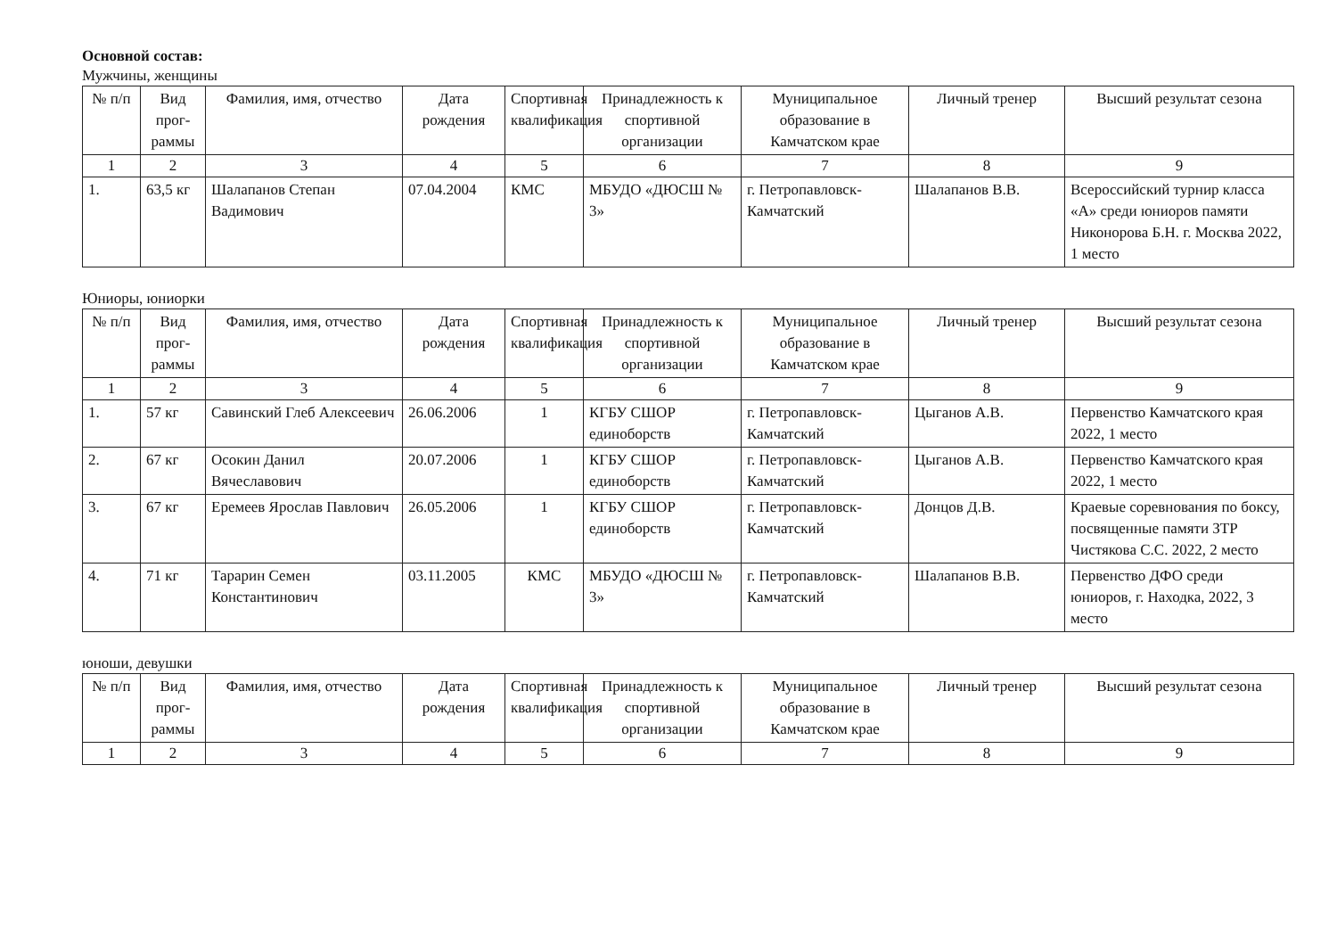Основной состав:
Мужчины, женщины
| № п/п | Вид прог-раммы | Фамилия, имя, отчество | Дата рождения | Спортивная квалификация | Принадлежность к спортивной организации | Муниципальное образование в Камчатском крае | Личный тренер | Высший результат сезона |
| --- | --- | --- | --- | --- | --- | --- | --- | --- |
| 1 | 2 | 3 | 4 | 5 | 6 | 7 | 8 | 9 |
| 1. | 63,5 кг | Шалапанов Степан Вадимович | 07.04.2004 | КМС | МБУДО «ДЮСШ № 3» | г. Петропавловск-Камчатский | Шалапанов В.В. | Всероссийский турнир класса «А» среди юниоров памяти Никонорова Б.Н. г. Москва 2022, 1 место |
Юниоры, юниорки
| № п/п | Вид прог-раммы | Фамилия, имя, отчество | Дата рождения | Спортивная квалификация | Принадлежность к спортивной организации | Муниципальное образование в Камчатском крае | Личный тренер | Высший результат сезона |
| --- | --- | --- | --- | --- | --- | --- | --- | --- |
| 1 | 2 | 3 | 4 | 5 | 6 | 7 | 8 | 9 |
| 1. | 57 кг | Савинский Глеб Алексеевич | 26.06.2006 | 1 | КГБУ СШОР единоборств | г. Петропавловск-Камчатский | Цыганов А.В. | Первенство Камчатского края 2022, 1 место |
| 2. | 67 кг | Осокин Данил Вячеславович | 20.07.2006 | 1 | КГБУ СШОР единоборств | г. Петропавловск-Камчатский | Цыганов А.В. | Первенство Камчатского края 2022, 1 место |
| 3. | 67 кг | Еремеев Ярослав Павлович | 26.05.2006 | 1 | КГБУ СШОР единоборств | г. Петропавловск-Камчатский | Донцов Д.В. | Краевые соревнования по боксу, посвященные памяти ЗТР Чистякова С.С. 2022, 2 место |
| 4. | 71 кг | Тарарин Семен Константинович | 03.11.2005 | КМС | МБУДО «ДЮСШ № 3» | г. Петропавловск-Камчатский | Шалапанов В.В. | Первенство ДФО среди юниоров, г. Находка, 2022, 3 место |
юноши, девушки
| № п/п | Вид прог-раммы | Фамилия, имя, отчество | Дата рождения | Спортивная квалификация | Принадлежность к спортивной организации | Муниципальное образование в Камчатском крае | Личный тренер | Высший результат сезона |
| --- | --- | --- | --- | --- | --- | --- | --- | --- |
| 1 | 2 | 3 | 4 | 5 | 6 | 7 | 8 | 9 |